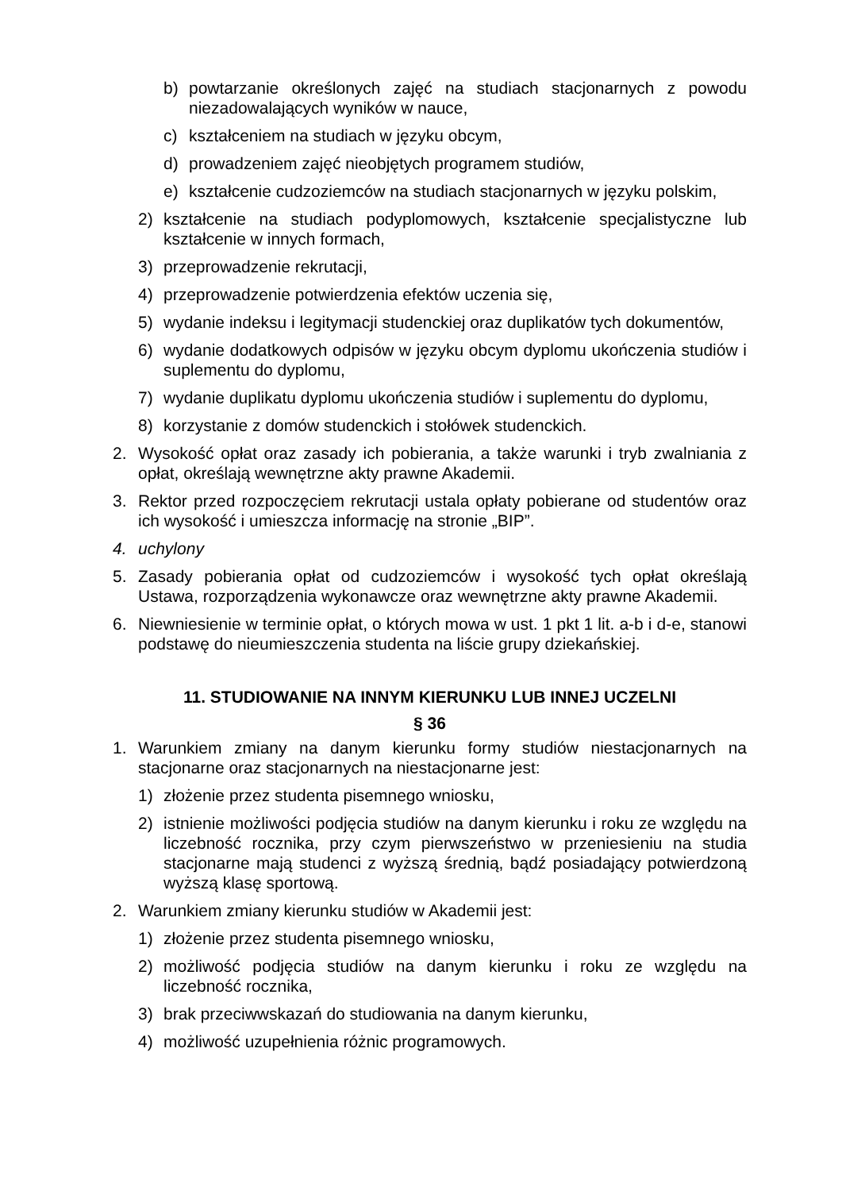b) powtarzanie określonych zajęć na studiach stacjonarnych z powodu niezadowalających wyników w nauce,
c) kształceniem na studiach w języku obcym,
d) prowadzeniem zajęć nieobjętych programem studiów,
e) kształcenie cudzoziemców na studiach stacjonarnych w języku polskim,
2) kształcenie na studiach podyplomowych, kształcenie specjalistyczne lub kształcenie w innych formach,
3) przeprowadzenie rekrutacji,
4) przeprowadzenie potwierdzenia efektów uczenia się,
5) wydanie indeksu i legitymacji studenckiej oraz duplikatów tych dokumentów,
6) wydanie dodatkowych odpisów w języku obcym dyplomu ukończenia studiów i suplementu do dyplomu,
7) wydanie duplikatu dyplomu ukończenia studiów i suplementu do dyplomu,
8) korzystanie z domów studenckich i stołówek studenckich.
2. Wysokość opłat oraz zasady ich pobierania, a także warunki i tryb zwalniania z opłat, określają wewnętrzne akty prawne Akademii.
3. Rektor przed rozpoczęciem rekrutacji ustala opłaty pobierane od studentów oraz ich wysokość i umieszcza informację na stronie „BIP”.
4. uchylony
5. Zasady pobierania opłat od cudzoziemców i wysokość tych opłat określają Ustawa, rozporządzenia wykonawcze oraz wewnętrzne akty prawne Akademii.
6. Niewniesienie w terminie opłat, o których mowa w ust. 1 pkt 1 lit. a-b i d-e, stanowi podstawę do nieumieszczenia studenta na liście grupy dziekańskiej.
11. STUDIOWANIE NA INNYM KIERUNKU LUB INNEJ UCZELNI
§ 36
1. Warunkiem zmiany na danym kierunku formy studiów niestacjonarnych na stacjonarne oraz stacjonarnych na niestacjonarne jest:
1) złożenie przez studenta pisemnego wniosku,
2) istnienie możliwości podjęcia studiów na danym kierunku i roku ze względu na liczebność rocznika, przy czym pierwszeństwo w przeniesieniu na studia stacjonarne mają studenci z wyższą średnią, bądź posiadający potwierdzoną wyższą klasę sportową.
2. Warunkiem zmiany kierunku studiów w Akademii jest:
1) złożenie przez studenta pisemnego wniosku,
2) możliwość podjęcia studiów na danym kierunku i roku ze względu na liczebność rocznika,
3) brak przeciwwskazań do studiowania na danym kierunku,
4) możliwość uzupełnienia różnic programowych.